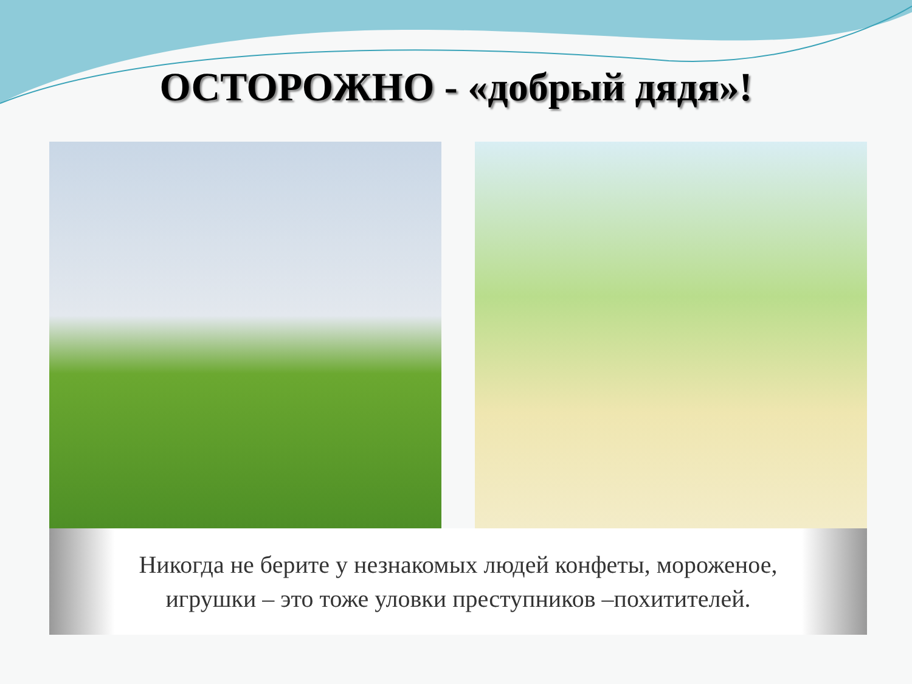ОСТОРОЖНО - «добрый дядя»!
Никогда не берите у незнакомых людей конфеты, мороженое,
игрушки – это тоже уловки преступников –похитителей.